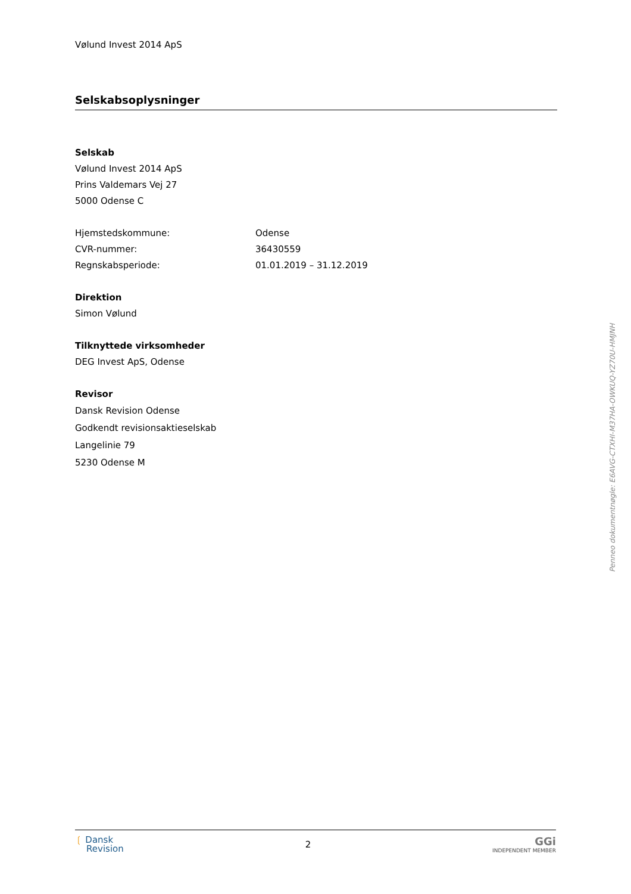Vølund Invest 2014 ApS
Selskabsoplysninger
Selskab
Vølund Invest 2014 ApS
Prins Valdemars Vej 27
5000 Odense C
Hjemstedskommune: Odense
CVR-nummer: 36430559
Regnskabsperiode: 01.01.2019 – 31.12.2019
Direktion
Simon Vølund
Tilknyttede virksomheder
DEG Invest ApS, Odense
Revisor
Dansk Revision Odense
Godkendt revisionsaktieselskab
Langelinie 79
5230 Odense M
❲ Dansk
Revision
2
GGi
INDEPENDENT MEMBER
Penneo dokumentnøgle: E6AVG-CTXHI-M37HA-OWKUQ-YZ70U-HMJNH